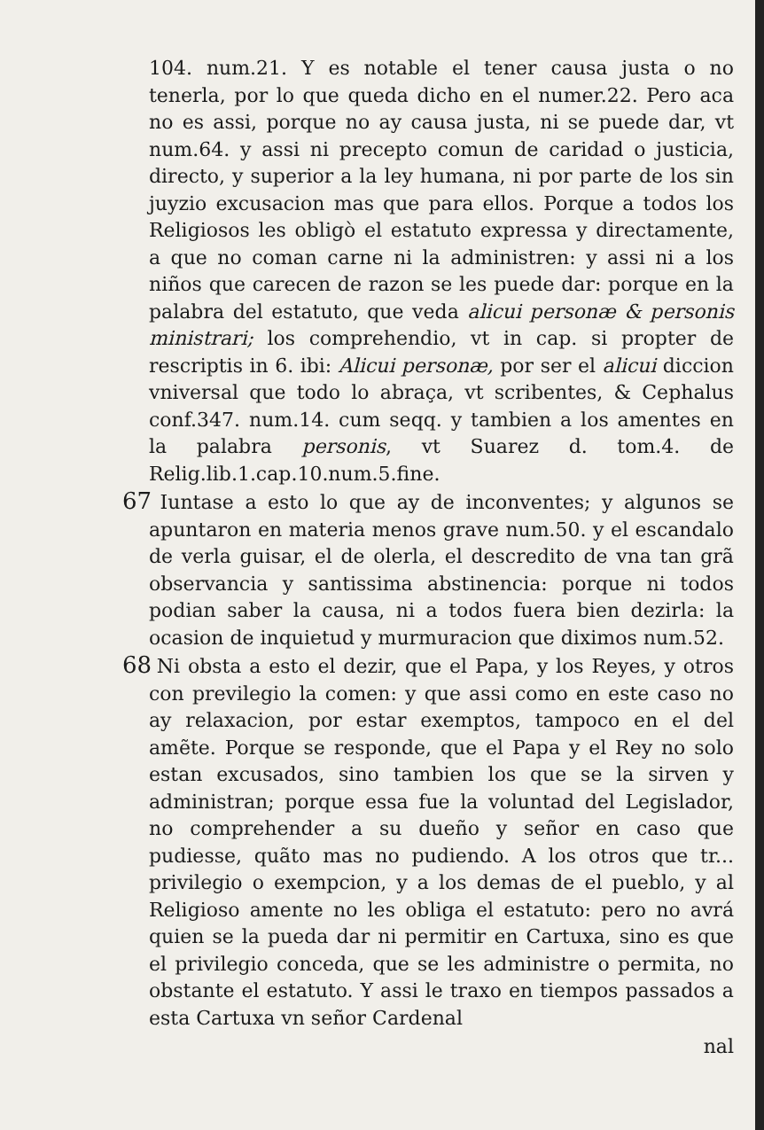104. num.21. Y es notable el tener causa justa o no tenerla, por lo que queda dicho en el numer.22. Pero aca no es assi, porque no ay causa justa, ni se puede dar, vt num.64. y assi ni precepto comun de caridad o justicia, directo, y superior a la ley humana, ni por parte de los sin juyzio excusacion mas que para ellos. Porque a todos los Religiosos les obligò el estatuto expressa y directamente, a que no coman carne ni la administren: y assi ni a los niños que carecen de razon se les puede dar: porque en la palabra del estatuto, que veda alicui personæ & personis ministrari; los comprehendio, vt in cap. si propter de rescriptis in 6. ibi: Alicui personæ, por ser el alicui diccion vniversal que todo lo abraça, vt scribentes, & Cephalus conf.347. num.14. cum seqq. y tambien a los amentes en la palabra personis, vt Suarez d. tom.4. de Relig.lib.1.cap.10.num.5.fine.
67 Iuntase a esto lo que ay de inconventes; y algunos se apuntaron en materia menos grave num.50. y el escandalo de verla guisar, el de olerla, el descredito de vna tan grã observancia y santissima abstinencia: porque ni todos podian saber la causa, ni a todos fuera bien dezirla: la ocasion de inquietud y murmuracion que diximos num.52.
68 Ni obsta a esto el dezir, que el Papa, y los Reyes, y otros con previlegio la comen: y que assi como en este caso no ay relaxacion, por estar exemptos, tampoco en el del amẽte. Porque se responde, que el Papa y el Rey no solo estan excusados, sino tambien los que se la sirven y administran; porque essa fue la voluntad del Legislador, no comprehender a su dueño y señor en caso que pudiesse, quãto mas no pudiendo. A los otros que tr... privilegio o exempcion, y a los demas de el pueblo, y al Religioso amente no les obliga el estatuto: pero no avrá quien se la pueda dar ni permitir en Cartuxa, sino es que el privilegio conceda, que se les administre o permita, no obstante el estatuto. Y assi le traxo en tiempos passados a esta Cartuxa vn señor Cardenal
nal